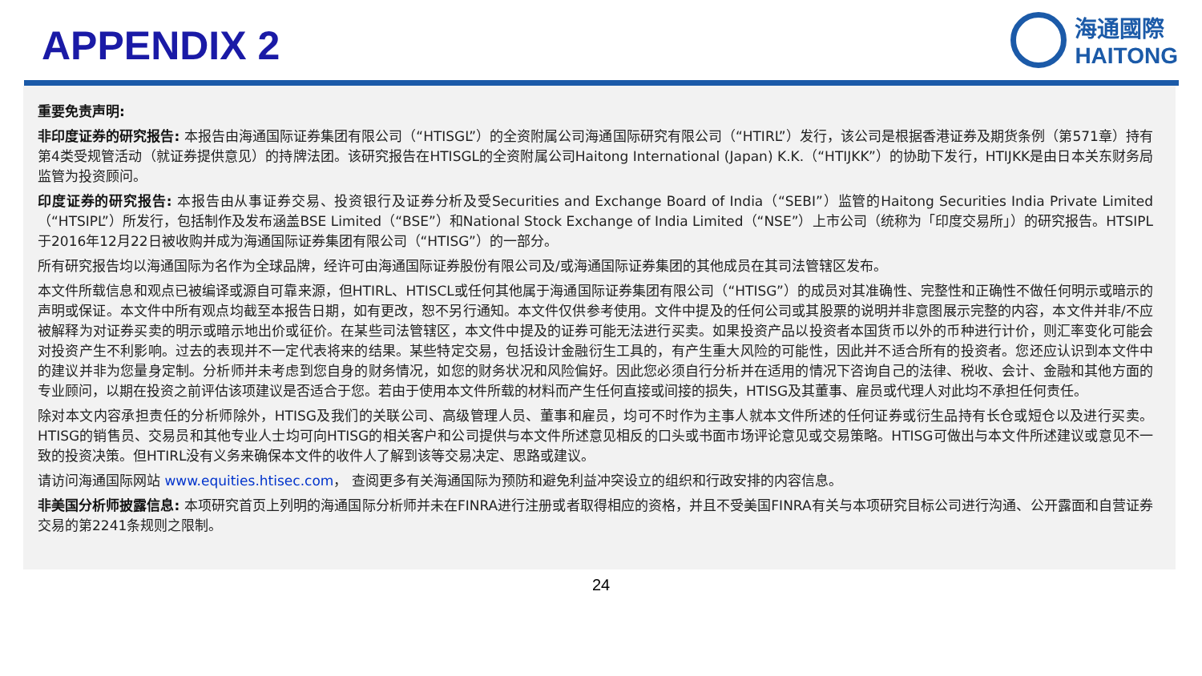APPENDIX 2
海通國際
HAITONG
重要免责声明:
非印度证券的研究报告: 本报告由海通国际证券集团有限公司（“HTISGL”）的全资附属公司海通国际研究有限公司（“HTIRL”）发行，该公司是根据香港证券及期货条例（第571章）持有第4类受规管活动（就证券提供意见）的持牌法团。该研究报告在HTISGL的全资附属公司Haitong International (Japan) K.K.（“HTIJKK”）的协助下发行，HTIJKK是由日本关东财务局监管为投资顾问。
印度证券的研究报告: 本报告由从事证券交易、投资银行及证券分析及受Securities and Exchange Board of India（“SEBI”）监管的Haitong Securities India Private Limited（“HTSIPL”）所发行，包括制作及发布涵盖BSE Limited（“BSE”）和National Stock Exchange of India Limited（“NSE”）上市公司（统称为「印度交易所」）的研究报告。HTSIPL于2016年12月22日被收购并成为海通国际证券集团有限公司（“HTISG”）的一部分。
所有研究报告均以海通国际为名作为全球品牌，经许可由海通国际证券股份有限公司及/或海通国际证券集团的其他成员在其司法管辖区发布。
本文件所载信息和观点已被编译或源自可靠来源，但HTIRL、HTISCL或任何其他属于海通国际证券集团有限公司（“HTISG”）的成员对其准确性、完整性和正确性不做任何明示或暗示的声明或保证。本文件中所有观点均截至本报告日期，如有更改，恕不另行通知。本文件仅供参考使用。文件中提及的任何公司或其股票的说明并非意图展示完整的内容，本文件并非/不应被解释为对证券买卖的明示或暗示地出价或征价。在某些司法管辖区，本文件中提及的证券可能无法进行买卖。如果投资产品以投资者本国货币以外的币种进行计价，则汇率变化可能会对投资产生不利影响。过去的表现并不一定代表将来的结果。某些特定交易，包括设计金融衍生工具的，有产生重大风险的可能性，因此并不适合所有的投资者。您还应认识到本文件中的建议并非为您量身定制。分析师并未考虑到您自身的财务情况，如您的财务状况和风险偏好。因此您必须自行分析并在适用的情况下咨询自己的法律、税收、会计、金融和其他方面的专业顾问，以期在投资之前评估该项建议是否适合于您。若由于使用本文件所载的材料而产生任何直接或间接的损失，HTISG及其董事、雇员或代理人对此均不承担任何责任。
除对本文内容承担责任的分析师除外，HTISG及我们的关联公司、高级管理人员、董事和雇员，均可不时作为主事人就本文件所述的任何证券或衍生品持有长仓或短仓以及进行买卖。HTISG的销售员、交易员和其他专业人士均可向HTISG的相关客户和公司提供与本文件所述意见相反的口头或书面市场评论意见或交易策略。HTISG可做出与本文件所述建议或意见不一致的投资决策。但HTIRL没有义务来确保本文件的收件人了解到该等交易决定、思路或建议。
请访问海通国际网站 www.equities.htisec.com， 查阅更多有关海通国际为预防和避免利益冲突设立的组织和行政安排的内容信息。
非美国分析师披露信息: 本项研究首页上列明的海通国际分析师并未在FINRA进行注册或者取得相应的资格，并且不受美国FINRA有关与本项研究目标公司进行沟通、公开露面和自营证券交易的第2241条规则之限制。
24